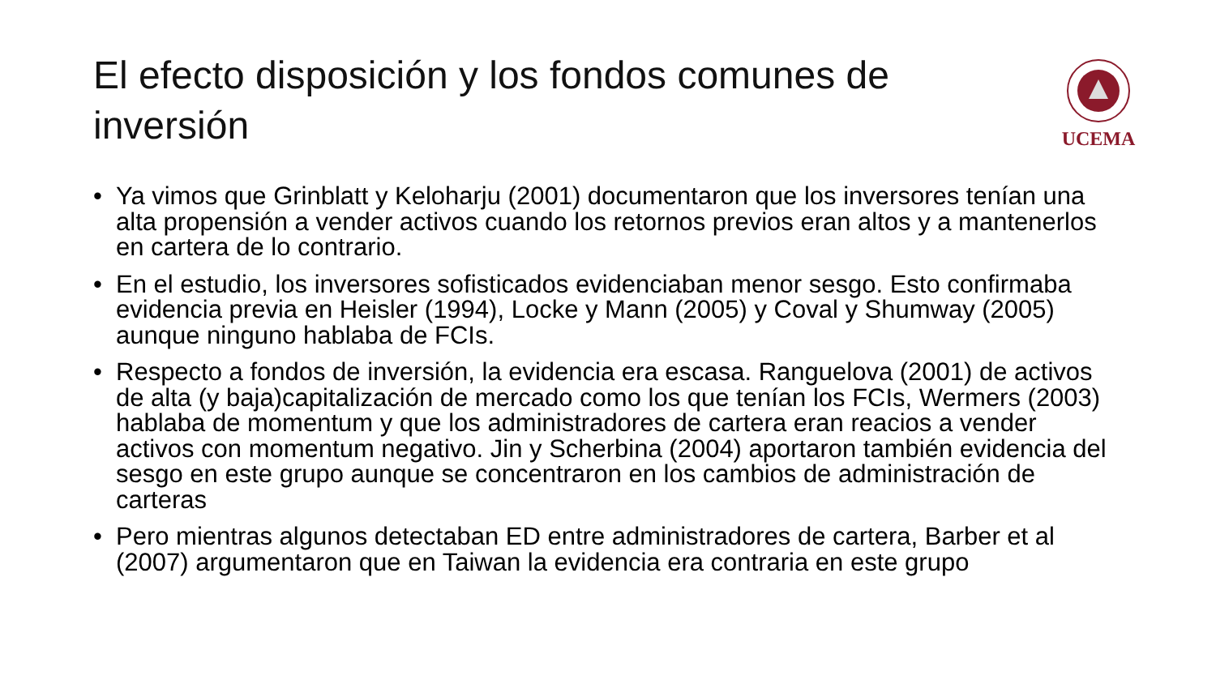El efecto disposición y los fondos comunes de inversión
UCEMA
• Ya vimos que Grinblatt y Keloharju (2001) documentaron que los inversores tenían una alta propensión a vender activos cuando los retornos previos eran altos y a mantenerlos en cartera de lo contrario.
• En el estudio, los inversores sofisticados evidenciaban menor sesgo. Esto confirmaba evidencia previa en Heisler (1994), Locke y Mann (2005) y Coval y Shumway (2005) aunque ninguno hablaba de FCIs.
• Respecto a fondos de inversión, la evidencia era escasa. Ranguelova (2001) de activos de alta (y baja)capitalización de mercado como los que tenían los FCIs, Wermers (2003) hablaba de momentum y que los administradores de cartera eran reacios a vender activos con momentum negativo. Jin y Scherbina (2004) aportaron también evidencia del sesgo en este grupo aunque se concentraron en los cambios de administración de carteras
• Pero mientras algunos detectaban ED entre administradores de cartera, Barber et al (2007) argumentaron que en Taiwan la evidencia era contraria en este grupo